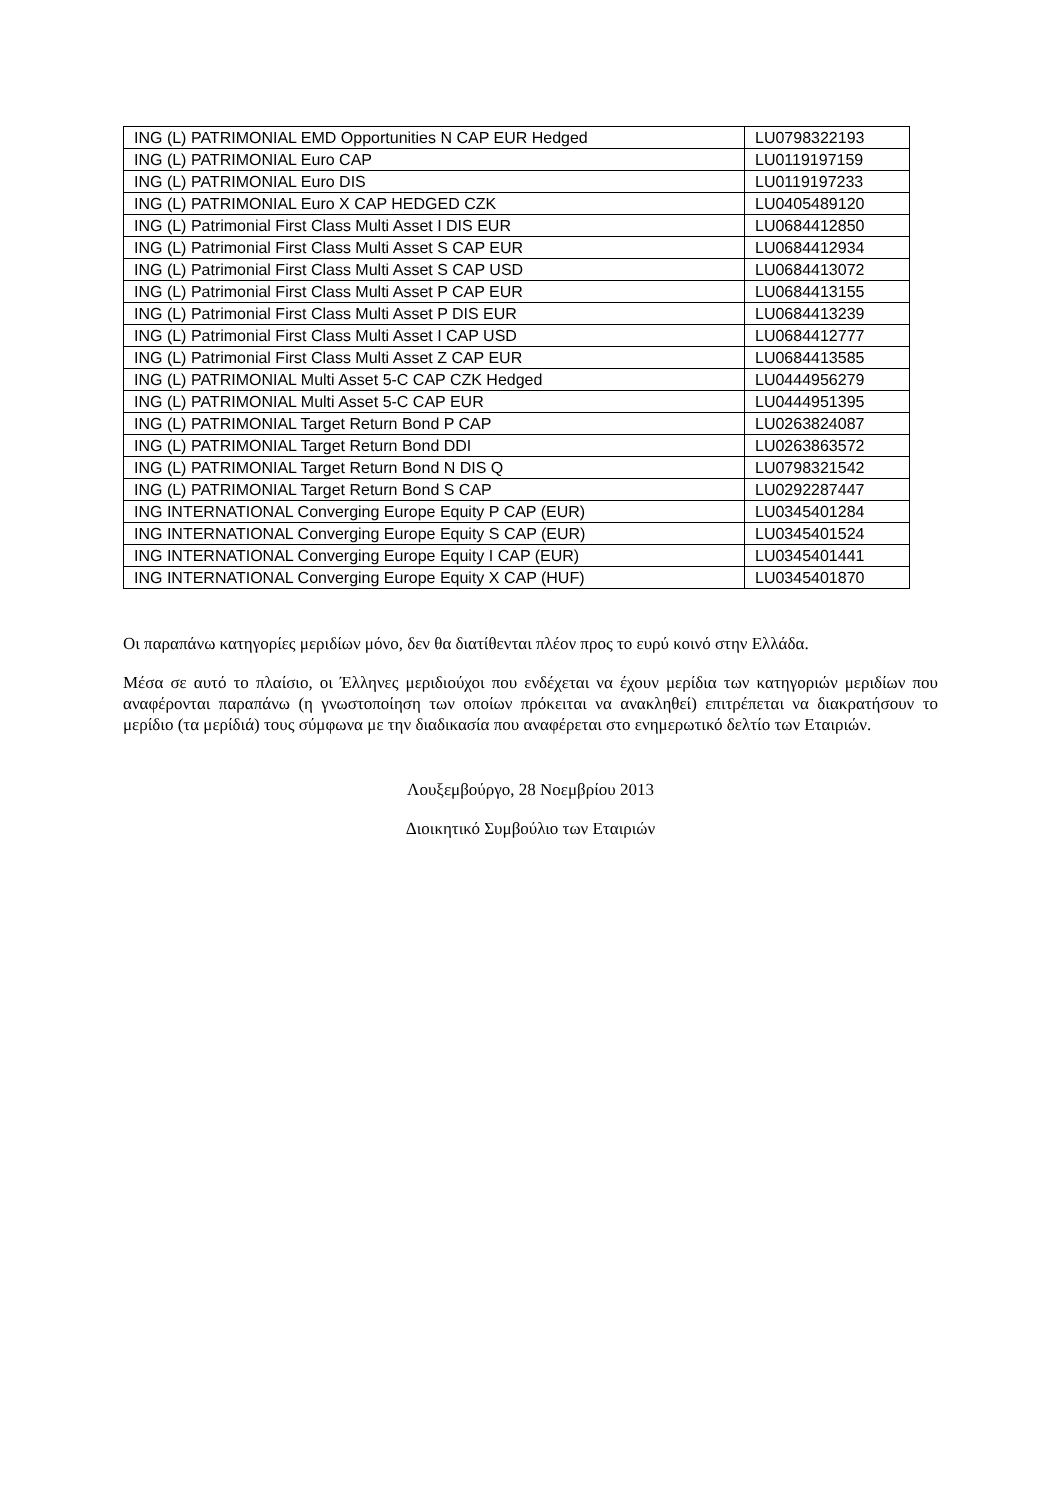| ING (L) PATRIMONIAL EMD Opportunities N CAP EUR Hedged | LU0798322193 |
| ING (L) PATRIMONIAL Euro CAP | LU0119197159 |
| ING (L) PATRIMONIAL Euro DIS | LU0119197233 |
| ING (L) PATRIMONIAL Euro X CAP HEDGED CZK | LU0405489120 |
| ING (L) Patrimonial First Class Multi Asset I DIS EUR | LU0684412850 |
| ING (L) Patrimonial First Class Multi Asset S CAP EUR | LU0684412934 |
| ING (L) Patrimonial First Class Multi Asset S CAP USD | LU0684413072 |
| ING (L) Patrimonial First Class Multi Asset P CAP EUR | LU0684413155 |
| ING (L) Patrimonial First Class Multi Asset P DIS EUR | LU0684413239 |
| ING (L) Patrimonial First Class Multi Asset I CAP USD | LU0684412777 |
| ING (L) Patrimonial First Class Multi Asset Z CAP EUR | LU0684413585 |
| ING (L) PATRIMONIAL Multi Asset 5-C CAP CZK Hedged | LU0444956279 |
| ING (L) PATRIMONIAL Multi Asset 5-C CAP EUR | LU0444951395 |
| ING (L) PATRIMONIAL Target Return Bond P CAP | LU0263824087 |
| ING (L) PATRIMONIAL Target Return Bond DDI | LU0263863572 |
| ING (L) PATRIMONIAL Target Return Bond N DIS Q | LU0798321542 |
| ING (L) PATRIMONIAL Target Return Bond S CAP | LU0292287447 |
| ING INTERNATIONAL Converging Europe Equity P CAP (EUR) | LU0345401284 |
| ING INTERNATIONAL Converging Europe Equity S CAP (EUR) | LU0345401524 |
| ING INTERNATIONAL Converging Europe Equity I CAP (EUR) | LU0345401441 |
| ING INTERNATIONAL Converging Europe Equity X CAP (HUF) | LU0345401870 |
Οι παραπάνω κατηγορίες μεριδίων μόνο, δεν θα διατίθενται πλέον προς το ευρύ κοινό στην Ελλάδα.
Μέσα σε αυτό το πλαίσιο, οι Έλληνες μεριδιούχοι που ενδέχεται να έχουν μερίδια των κατηγοριών μεριδίων που αναφέρονται παραπάνω (η γνωστοποίηση των οποίων πρόκειται να ανακληθεί) επιτρέπεται να διακρατήσουν το μερίδιο (τα μερίδιά) τους σύμφωνα με την διαδικασία που αναφέρεται στο ενημερωτικό δελτίο των Εταιριών.
Λουξεμβούργο, 28 Νοεμβρίου 2013
Διοικητικό Συμβούλιο των Εταιριών